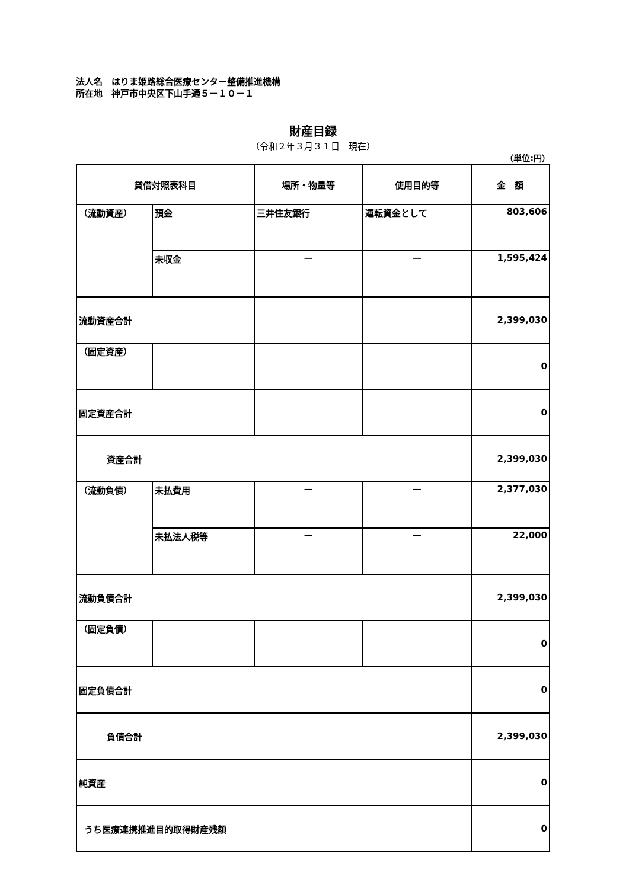法人名　はりま姫路総合医療センター整備推進機構
所在地　神戸市中央区下山手通５－１０－１
財産目録
（令和２年３月３１日　現在）
（単位:円）
| 貸借対照表科目 | | 場所・物量等 | 使用目的等 | 金 額 |
| --- | --- | --- | --- | --- |
| （流動資産） | 預金 | 三井住友銀行 | 運転資金として | 803,606 |
| | 未収金 | — | — | 1,595,424 |
| 流動資産合計 | | | | 2,399,030 |
| （固定資産） | | | | 0 |
| 固定資産合計 | | | | 0 |
| 資産合計 | | | | 2,399,030 |
| （流動負債） | 未払費用 | — | — | 2,377,030 |
| | 未払法人税等 | — | — | 22,000 |
| 流動負債合計 | | | | 2,399,030 |
| （固定負債） | | | | 0 |
| 固定負債合計 | | | | 0 |
| 負債合計 | | | | 2,399,030 |
| 純資産 | | | | 0 |
| うち医療連携推進目的取得財産残額 | | | | 0 |